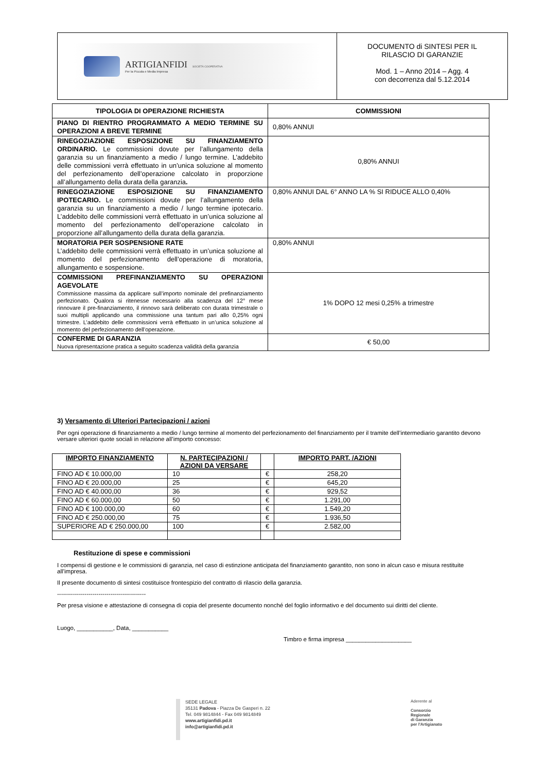ARTIGIANFIDI
Per la Piccola e Media Impresa
SOCIETÀ COOPERATIVA
DOCUMENTO di SINTESI PER IL
RILASCIO DI GARANZIE
Mod. 1 – Anno 2014 – Agg. 4
con decorrenza dal 5.12.2014
| TIPOLOGIA DI OPERAZIONE RICHIESTA | COMMISSIONI |
| --- | --- |
| PIANO DI RIENTRO PROGRAMMATO A MEDIO TERMINE SU OPERAZIONI A BREVE TERMINE | 0,80% ANNUI |
| RINEGOZIAZIONE ESPOSIZIONE SU FINANZIAMENTO ORDINARIO. Le commissioni dovute per l’allungamento della garanzia su un finanziamento a medio / lungo termine. L’addebito delle commissioni verrà effettuato in un’unica soluzione al momento del perfezionamento dell’operazione calcolato in proporzione all’allungamento della durata della garanzia . | 0,80% ANNUI |
| RINEGOZIAZIONE ESPOSIZIONE SU FINANZIAMENTO IPOTECARIO. Le commissioni dovute per l’allungamento della garanzia su un finanziamento a medio / lungo termine ipotecario. L’addebito delle commissioni verrà effettuato in un’unica soluzione al momento del perfezionamento dell’operazione calcolato in proporzione all’allungamento della durata della garanzia. | 0,80% ANNUI DAL 6° ANNO LA % SI RIDUCE ALLO 0,40% |
| MORATORIA PER SOSPENSIONE RATE L’addebito delle commissioni verrà effettuato in un’unica soluzione al momento del perfezionamento dell’operazione di moratoria, allungamento e sospensione. | 0,80% ANNUI |
| COMMISSIONI PREFINANZIAMENTO SU OPERAZIONI AGEVOLATE Commissione massima da applicare sull’importo nominale del prefinanziamento perfezionato. Qualora si ritenesse necessario alla scadenza del 12° mese rinnovare il pre-finanziamento, il rinnovo sarà deliberato con durata trimestrale o suoi multipli applicando una commissione una tantum pari allo 0,25% ogni trimestre. L’addebito delle commissioni verrà effettuato in un’unica soluzione al momento del perfezionamento dell’operazione. | 1% DOPO 12 mesi 0,25% a trimestre |
| CONFERME DI GARANZIA Nuova ripresentazione pratica a seguito scadenza validità della garanzia | € 50,00 |
3) Versamento di Ulteriori Partecipazioni / azioni
Per ogni operazione di finanziamento a medio / lungo termine al momento del perfezionamento del finanziamento per il tramite dell’intermediario garantito devono versare ulteriori quote sociali in relazione all’importo concesso:
| IMPORTO FINANZIAMENTO | N. PARTECIPAZIONI / AZIONI DA VERSARE | | IMPORTO PART. /AZIONI |
| --- | --- | --- | --- |
| FINO AD € 10.000,00 | 10 | € | 258,20 |
| FINO AD € 20.000,00 | 25 | € | 645,20 |
| FINO AD € 40.000,00 | 36 | € | 929,52 |
| FINO AD € 60.000,00 | 50 | € | 1.291,00 |
| FINO AD € 100.000,00 | 60 | € | 1.549,20 |
| FINO AD € 250.000,00 | 75 | € | 1.936,50 |
| SUPERIORE AD € 250.000,00 | 100 | € | 2.582,00 |
Restituzione di spese e commissioni
I compensi di gestione e le commissioni di garanzia, nel caso di estinzione anticipata del finanziamento garantito, non sono in alcun caso e misura restituite all’impresa.
Il presente documento di sintesi costituisce frontespizio del contratto di rilascio della garanzia.
---------------------------------------------
Per presa visione e attestazione di consegna di copia del presente documento nonché del foglio informativo e del documento sui diritti del cliente.
Luogo, ___________, Data, ___________
Timbro e firma impresa ____________________
SEDE LEGALE
35131 Padova - Piazza De Gasperi n. 22
Tel. 049 9814844 - Fax 049 9814849
www.artigianfidi.pd.it
info@artigianfidi.pd.it
Aderente al
Consorzio
Regionale
di Garanzia
per l'Artigianato